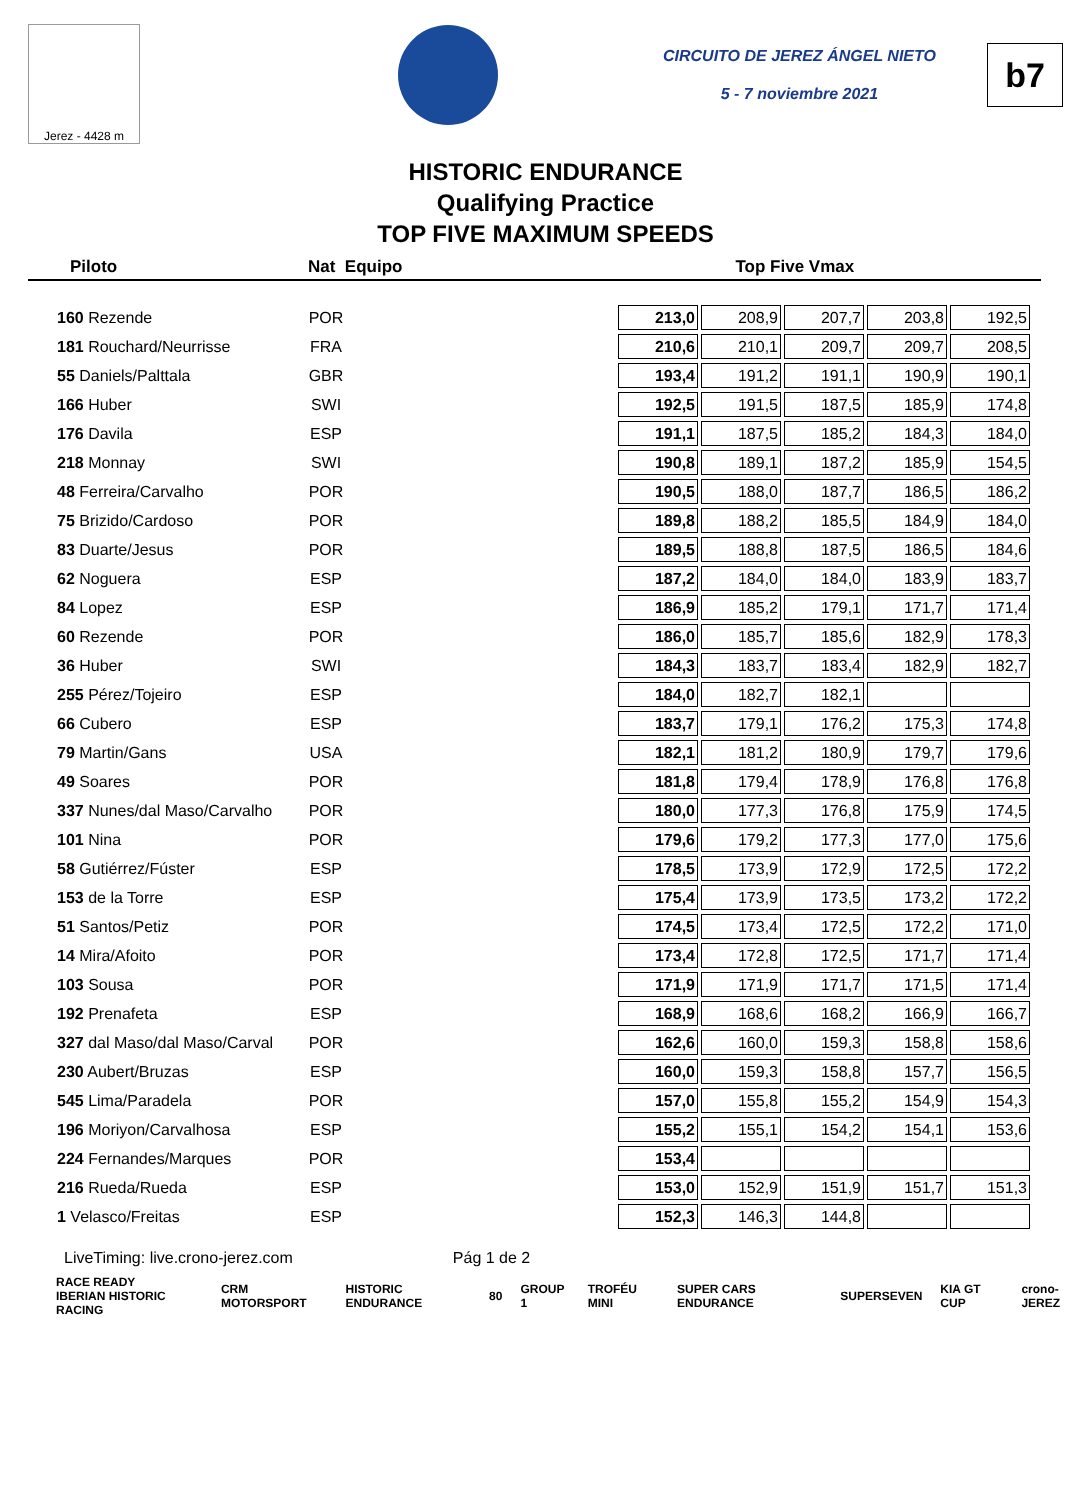Jerez - 4428 m
CIRCUITO DE JEREZ ÁNGEL NIETO
5 - 7 noviembre 2021
b7
HISTORIC ENDURANCE
Qualifying Practice
TOP FIVE MAXIMUM SPEEDS
Piloto Nat Equipo Top Five Vmax
| 160 Rezende | POR | | 213,0 | 208,9 | 207,7 | 203,8 | 192,5 |
| 181 Rouchard/Neurrisse | FRA | | 210,6 | 210,1 | 209,7 | 209,7 | 208,5 |
| 55 Daniels/Palttala | GBR | | 193,4 | 191,2 | 191,1 | 190,9 | 190,1 |
| 166 Huber | SWI | | 192,5 | 191,5 | 187,5 | 185,9 | 174,8 |
| 176 Davila | ESP | | 191,1 | 187,5 | 185,2 | 184,3 | 184,0 |
| 218 Monnay | SWI | | 190,8 | 189,1 | 187,2 | 185,9 | 154,5 |
| 48 Ferreira/Carvalho | POR | | 190,5 | 188,0 | 187,7 | 186,5 | 186,2 |
| 75 Brizido/Cardoso | POR | | 189,8 | 188,2 | 185,5 | 184,9 | 184,0 |
| 83 Duarte/Jesus | POR | | 189,5 | 188,8 | 187,5 | 186,5 | 184,6 |
| 62 Noguera | ESP | | 187,2 | 184,0 | 184,0 | 183,9 | 183,7 |
| 84 Lopez | ESP | | 186,9 | 185,2 | 179,1 | 171,7 | 171,4 |
| 60 Rezende | POR | | 186,0 | 185,7 | 185,6 | 182,9 | 178,3 |
| 36 Huber | SWI | | 184,3 | 183,7 | 183,4 | 182,9 | 182,7 |
| 255 Pérez/Tojeiro | ESP | | 184,0 | 182,7 | 182,1 | | |
| 66 Cubero | ESP | | 183,7 | 179,1 | 176,2 | 175,3 | 174,8 |
| 79 Martin/Gans | USA | | 182,1 | 181,2 | 180,9 | 179,7 | 179,6 |
| 49 Soares | POR | | 181,8 | 179,4 | 178,9 | 176,8 | 176,8 |
| 337 Nunes/dal Maso/Carvalho | POR | | 180,0 | 177,3 | 176,8 | 175,9 | 174,5 |
| 101 Nina | POR | | 179,6 | 179,2 | 177,3 | 177,0 | 175,6 |
| 58 Gutiérrez/Fúster | ESP | | 178,5 | 173,9 | 172,9 | 172,5 | 172,2 |
| 153 de la Torre | ESP | | 175,4 | 173,9 | 173,5 | 173,2 | 172,2 |
| 51 Santos/Petiz | POR | | 174,5 | 173,4 | 172,5 | 172,2 | 171,0 |
| 14 Mira/Afoito | POR | | 173,4 | 172,8 | 172,5 | 171,7 | 171,4 |
| 103 Sousa | POR | | 171,9 | 171,9 | 171,7 | 171,5 | 171,4 |
| 192 Prenafeta | ESP | | 168,9 | 168,6 | 168,2 | 166,9 | 166,7 |
| 327 dal Maso/dal Maso/Carval | POR | | 162,6 | 160,0 | 159,3 | 158,8 | 158,6 |
| 230 Aubert/Bruzas | ESP | | 160,0 | 159,3 | 158,8 | 157,7 | 156,5 |
| 545 Lima/Paradela | POR | | 157,0 | 155,8 | 155,2 | 154,9 | 154,3 |
| 196 Moriyon/Carvalhosa | ESP | | 155,2 | 155,1 | 154,2 | 154,1 | 153,6 |
| 224 Fernandes/Marques | POR | | 153,4 | | | | |
| 216 Rueda/Rueda | ESP | | 153,0 | 152,9 | 151,9 | 151,7 | 151,3 |
| 1 Velasco/Freitas | ESP | | 152,3 | 146,3 | 144,8 | | |
LiveTiming: live.crono-jerez.com Pág 1 de 2
RACE READY
IBERIAN HISTORIC RACING CRM MOTORSPORT HISTORIC ENDURANCE 80 GROUP 1 TROFÉU MINI SUPER CARS ENDURANCE SUPERSEVEN KIA GT CUP crono-JEREZ